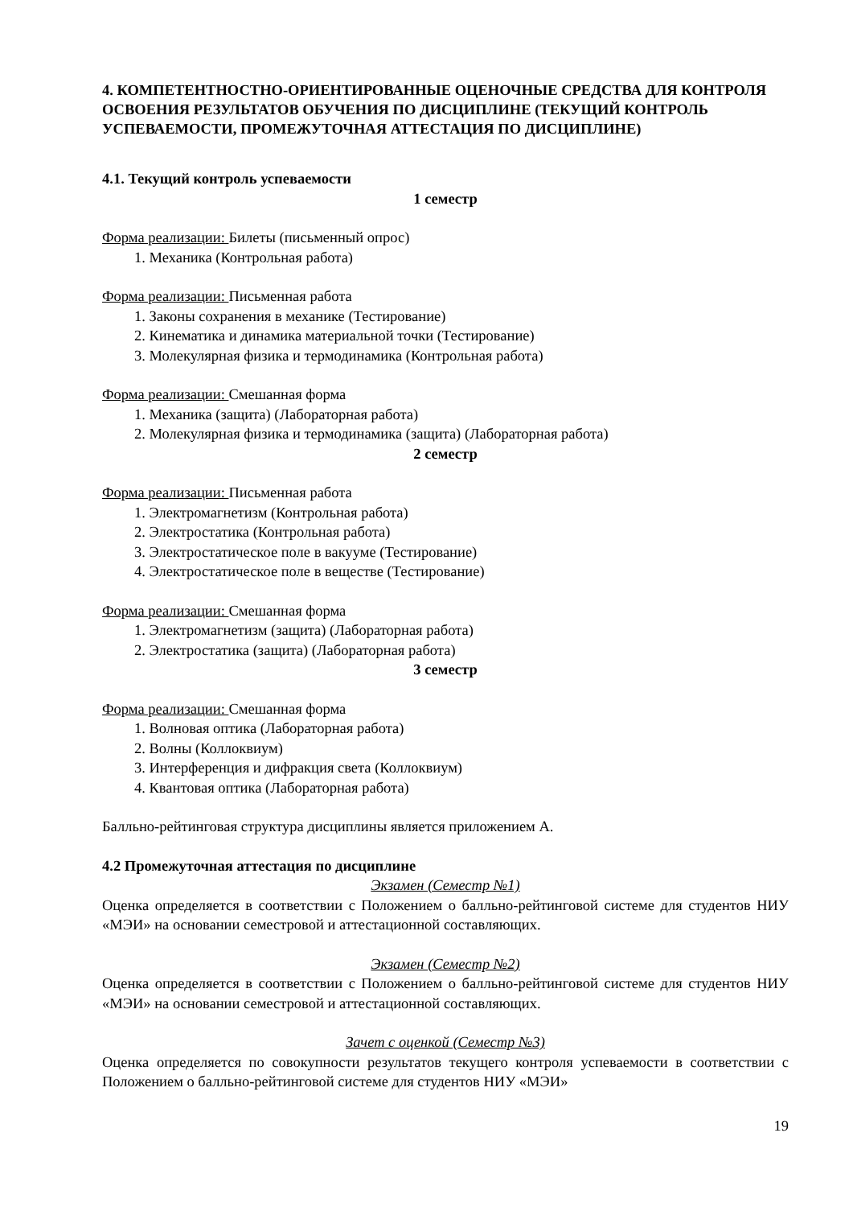4. КОМПЕТЕНТНОСТНО-ОРИЕНТИРОВАННЫЕ ОЦЕНОЧНЫЕ СРЕДСТВА ДЛЯ КОНТРОЛЯ ОСВОЕНИЯ РЕЗУЛЬТАТОВ ОБУЧЕНИЯ ПО ДИСЦИПЛИНЕ (ТЕКУЩИЙ КОНТРОЛЬ УСПЕВАЕМОСТИ, ПРОМЕЖУТОЧНАЯ АТТЕСТАЦИЯ ПО ДИСЦИПЛИНЕ)
4.1. Текущий контроль успеваемости
1 семестр
Форма реализации: Билеты (письменный опрос)
1. Механика (Контрольная работа)
Форма реализации: Письменная работа
1. Законы сохранения в механике (Тестирование)
2. Кинематика и динамика материальной точки (Тестирование)
3. Молекулярная физика и термодинамика (Контрольная работа)
Форма реализации: Смешанная форма
1. Механика (защита) (Лабораторная работа)
2. Молекулярная физика и термодинамика (защита) (Лабораторная работа)
2 семестр
Форма реализации: Письменная работа
1. Электромагнетизм (Контрольная работа)
2. Электростатика (Контрольная работа)
3. Электростатическое поле в вакууме (Тестирование)
4. Электростатическое поле в веществе (Тестирование)
Форма реализации: Смешанная форма
1. Электромагнетизм (защита) (Лабораторная работа)
2. Электростатика (защита) (Лабораторная работа)
3 семестр
Форма реализации: Смешанная форма
1. Волновая оптика (Лабораторная работа)
2. Волны (Коллоквиум)
3. Интерференция и дифракция света (Коллоквиум)
4. Квантовая оптика (Лабораторная работа)
Балльно-рейтинговая структура дисциплины является приложением А.
4.2 Промежуточная аттестация по дисциплине
Экзамен (Семестр №1)
Оценка определяется в соответствии с Положением о балльно-рейтинговой системе для студентов НИУ «МЭИ» на основании семестровой и аттестационной составляющих.
Экзамен (Семестр №2)
Оценка определяется в соответствии с Положением о балльно-рейтинговой системе для студентов НИУ «МЭИ» на основании семестровой и аттестационной составляющих.
Зачет с оценкой (Семестр №3)
Оценка определяется по совокупности результатов текущего контроля успеваемости в соответствии с Положением о балльно-рейтинговой системе для студентов НИУ «МЭИ»
19